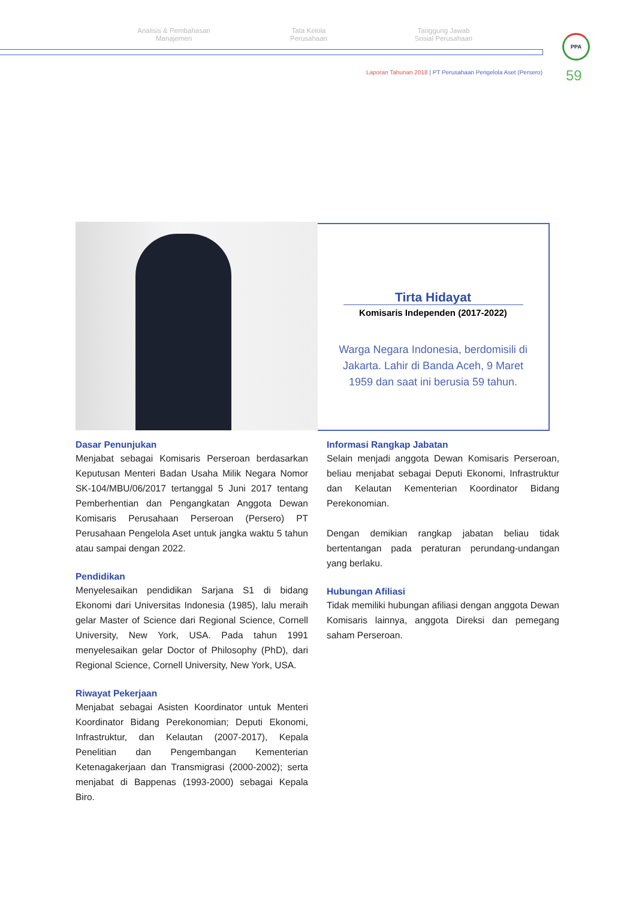Analisis & Pembahasan
Manajemen
Tata Kelola
Perusahaan
Tanggung Jawab
Sosial Perusahaan
PPA
Laporan Tahunan 2018 | PT Perusahaan Pengelola Aset (Persero)
59
Tirta Hidayat
Komisaris Independen (2017-2022)
Warga Negara Indonesia, berdomisili di Jakarta. Lahir di Banda Aceh, 9 Maret 1959 dan saat ini berusia 59 tahun.
Dasar Penunjukan
Menjabat sebagai Komisaris Perseroan berdasarkan Keputusan Menteri Badan Usaha Milik Negara Nomor SK-104/MBU/06/2017 tertanggal 5 Juni 2017 tentang Pemberhentian dan Pengangkatan Anggota Dewan Komisaris Perusahaan Perseroan (Persero) PT Perusahaan Pengelola Aset untuk jangka waktu 5 tahun atau sampai dengan 2022.
Pendidikan
Menyelesaikan pendidikan Sarjana S1 di bidang Ekonomi dari Universitas Indonesia (1985), lalu meraih gelar Master of Science dari Regional Science, Cornell University, New York, USA. Pada tahun 1991 menyelesaikan gelar Doctor of Philosophy (PhD), dari Regional Science, Cornell University, New York, USA.
Riwayat Pekerjaan
Menjabat sebagai Asisten Koordinator untuk Menteri Koordinator Bidang Perekonomian; Deputi Ekonomi, Infrastruktur, dan Kelautan (2007-2017), Kepala Penelitian dan Pengembangan Kementerian Ketenagakerjaan dan Transmigrasi (2000-2002); serta menjabat di Bappenas (1993-2000) sebagai Kepala Biro.
Informasi Rangkap Jabatan
Selain menjadi anggota Dewan Komisaris Perseroan, beliau menjabat sebagai Deputi Ekonomi, Infrastruktur dan Kelautan Kementerian Koordinator Bidang Perekonomian.
Dengan demikian rangkap jabatan beliau tidak bertentangan pada peraturan perundang-undangan yang berlaku.
Hubungan Afiliasi
Tidak memiliki hubungan afiliasi dengan anggota Dewan Komisaris lainnya, anggota Direksi dan pemegang saham Perseroan.